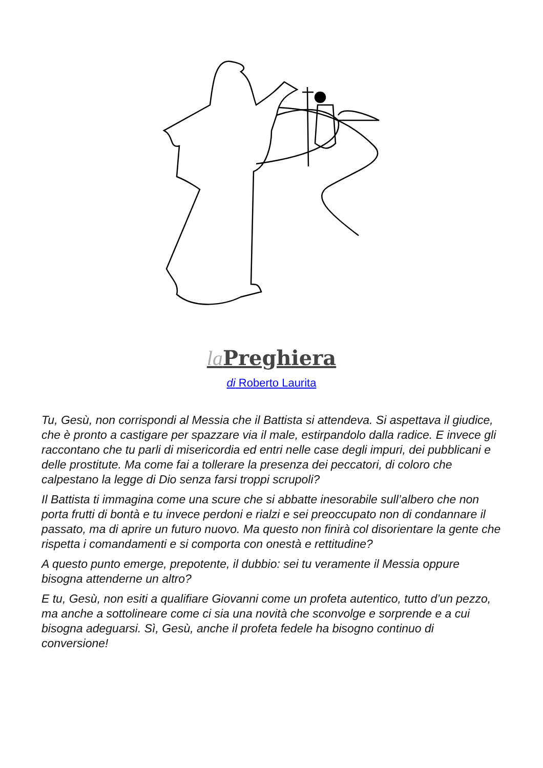la Preghiera
di Roberto Laurita
Tu, Gesù, non corrispondi al Messia che il Battista si attendeva. Si aspettava il giudice, che è pronto a castigare per spazzare via il male, estirpandolo dalla radice. E invece gli raccontano che tu parli di misericordia ed entri nelle case degli impuri, dei pubblicani e delle prostitute. Ma come fai a tollerare la presenza dei peccatori, di coloro che calpestano la legge di Dio senza farsi troppi scrupoli?
Il Battista ti immagina come una scure che si abbatte inesorabile sull’albero che non porta frutti di bontà e tu invece perdoni e rialzi e sei preoccupato non di condannare il passato, ma di aprire un futuro nuovo. Ma questo non finirà col disorientare la gente che rispetta i comandamenti e si comporta con onestà e rettitudine?
A questo punto emerge, prepotente, il dubbio: sei tu veramente il Messia oppure bisogna attenderne un altro?
E tu, Gesù, non esiti a qualifiare Giovanni come un profeta autentico, tutto d’un pezzo, ma anche a sottolineare come ci sia una novità che sconvolge e sorprende e a cui bisogna adeguarsi. Sì, Gesù, anche il profeta fedele ha bisogno continuo di conversione!